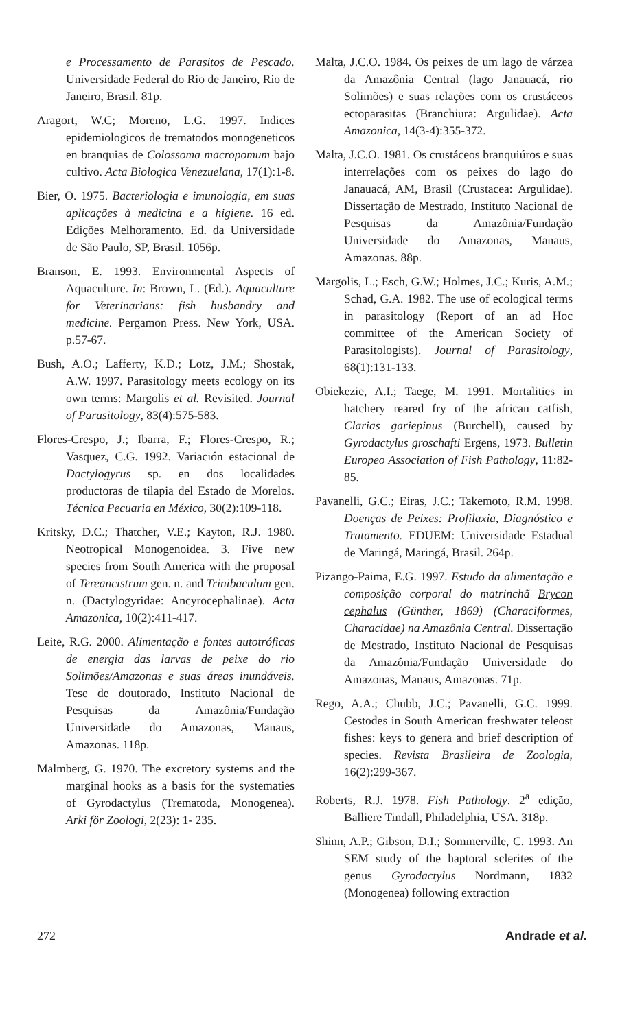e Processamento de Parasitos de Pescado. Universidade Federal do Rio de Janeiro, Rio de Janeiro, Brasil. 81p.
Aragort, W.C; Moreno, L.G. 1997. Indices epidemiologicos de trematodos monogeneticos en branquias de Colossoma macropomum bajo cultivo. Acta Biologica Venezuelana, 17(1):1-8.
Bier, O. 1975. Bacteriologia e imunologia, em suas aplicações à medicina e a higiene. 16 ed. Edições Melhoramento. Ed. da Universidade de São Paulo, SP, Brasil. 1056p.
Branson, E. 1993. Environmental Aspects of Aquaculture. In: Brown, L. (Ed.). Aquaculture for Veterinarians: fish husbandry and medicine. Pergamon Press. New York, USA. p.57-67.
Bush, A.O.; Lafferty, K.D.; Lotz, J.M.; Shostak, A.W. 1997. Parasitology meets ecology on its own terms: Margolis et al. Revisited. Journal of Parasitology, 83(4):575-583.
Flores-Crespo, J.; Ibarra, F.; Flores-Crespo, R.; Vasquez, C.G. 1992. Variación estacional de Dactylogyrus sp. en dos localidades productoras de tilapia del Estado de Morelos. Técnica Pecuaria en México, 30(2):109-118.
Kritsky, D.C.; Thatcher, V.E.; Kayton, R.J. 1980. Neotropical Monogenoidea. 3. Five new species from South America with the proposal of Tereancistrum gen. n. and Trinibaculum gen. n. (Dactylogyridae: Ancyrocephalinae). Acta Amazonica, 10(2):411-417.
Leite, R.G. 2000. Alimentação e fontes autotróficas de energia das larvas de peixe do rio Solimões/Amazonas e suas áreas inundáveis. Tese de doutorado, Instituto Nacional de Pesquisas da Amazônia/Fundação Universidade do Amazonas, Manaus, Amazonas. 118p.
Malmberg, G. 1970. The excretory systems and the marginal hooks as a basis for the systematies of Gyrodactylus (Trematoda, Monogenea). Arki för Zoologi, 2(23): 1- 235.
Malta, J.C.O. 1984. Os peixes de um lago de várzea da Amazônia Central (lago Janauacá, rio Solimões) e suas relações com os crustáceos ectoparasitas (Branchiura: Argulidae). Acta Amazonica, 14(3-4):355-372.
Malta, J.C.O. 1981. Os crustáceos branquiúros e suas interrelações com os peixes do lago do Janauacá, AM, Brasil (Crustacea: Argulidae). Dissertação de Mestrado, Instituto Nacional de Pesquisas da Amazônia/Fundação Universidade do Amazonas, Manaus, Amazonas. 88p.
Margolis, L.; Esch, G.W.; Holmes, J.C.; Kuris, A.M.; Schad, G.A. 1982. The use of ecological terms in parasitology (Report of an ad Hoc committee of the American Society of Parasitologists). Journal of Parasitology, 68(1):131-133.
Obiekezie, A.I.; Taege, M. 1991. Mortalities in hatchery reared fry of the african catfish, Clarias gariepinus (Burchell), caused by Gyrodactylus groschafti Ergens, 1973. Bulletin Europeo Association of Fish Pathology, 11:82-85.
Pavanelli, G.C.; Eiras, J.C.; Takemoto, R.M. 1998. Doenças de Peixes: Profilaxia, Diagnóstico e Tratamento. EDUEM: Universidade Estadual de Maringá, Maringá, Brasil. 264p.
Pizango-Paima, E.G. 1997. Estudo da alimentação e composição corporal do matrinchã Brycon cephalus (Günther, 1869) (Characiformes, Characidae) na Amazônia Central. Dissertação de Mestrado, Instituto Nacional de Pesquisas da Amazônia/Fundação Universidade do Amazonas, Manaus, Amazonas. 71p.
Rego, A.A.; Chubb, J.C.; Pavanelli, G.C. 1999. Cestodes in South American freshwater teleost fishes: keys to genera and brief description of species. Revista Brasileira de Zoologia, 16(2):299-367.
Roberts, R.J. 1978. Fish Pathology. 2<sup>a</sup> edição, Balliere Tindall, Philadelphia, USA. 318p.
Shinn, A.P.; Gibson, D.I.; Sommerville, C. 1993. An SEM study of the haptoral sclerites of the genus Gyrodactylus Nordmann, 1832 (Monogenea) following extraction
272 Andrade et al.